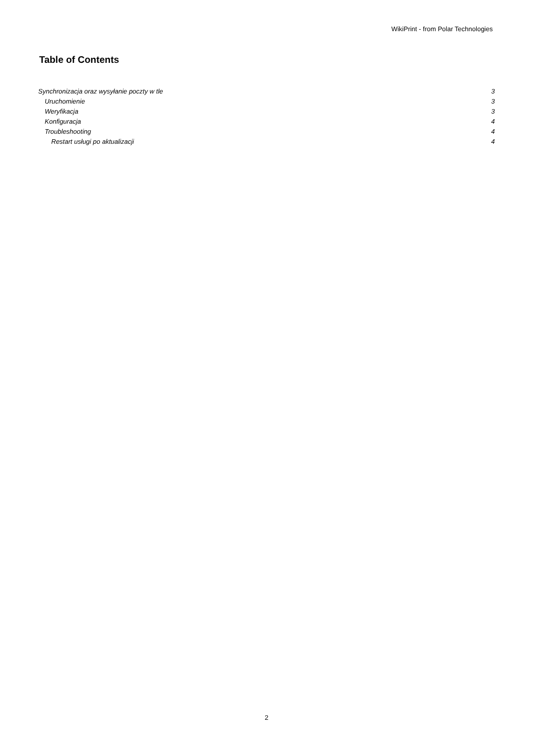WikiPrint - from Polar Technologies
Table of Contents
Synchronizacja oraz wysyłanie poczty w tle 3
Uruchomienie 3
Weryfikacja 3
Konfiguracja 4
Troubleshooting 4
Restart usługi po aktualizacji 4
2